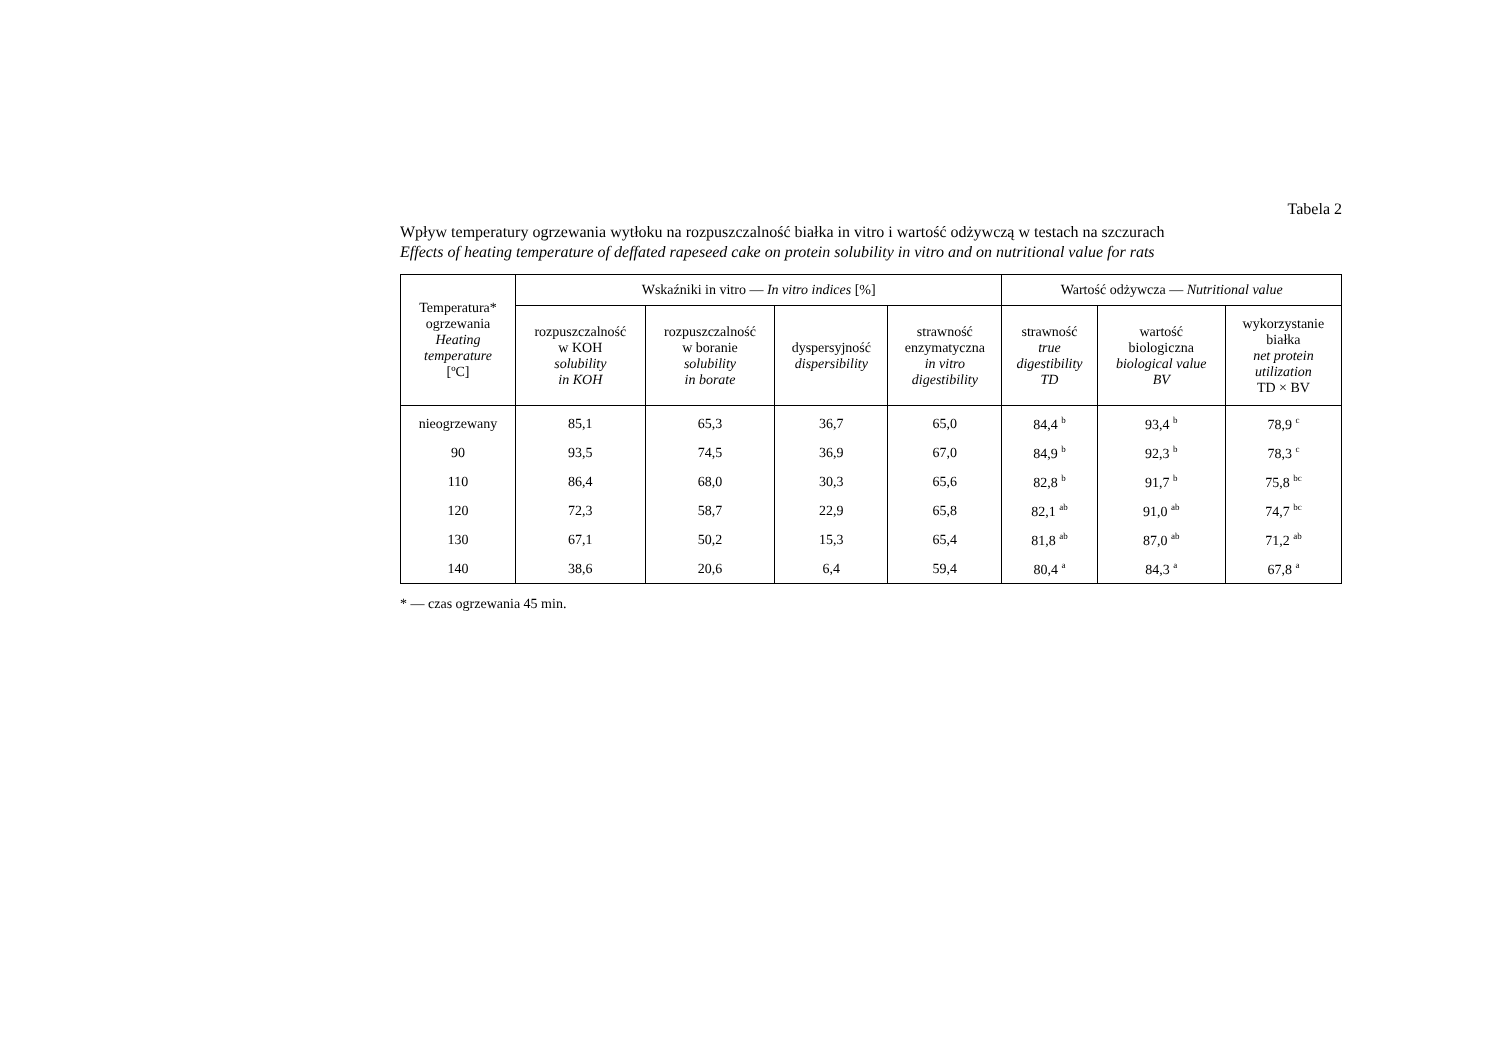Tabela 2
Wpływ temperatury ogrzewania wytłoku na rozpuszczalność białka in vitro i wartość odżywczą w testach na szczurach
Effects of heating temperature of deffated rapeseed cake on protein solubility in vitro and on nutritional value for rats
| Temperatura* ogrzewania Heating temperature [ºC] | Wskaźniki in vitro — In vitro indices [%] | | | | Wartość odżywcza — Nutritional value | | |
| --- | --- | --- | --- | --- | --- | --- | --- |
| | rozpuszczalność w KOH solubility in KOH | rozpuszczalność w boranie solubility in borate | dyspersyjność dispersibility | strawność enzymatyczna in vitro digestibility | strawność true digestibility TD | wartość biologiczna biological value BV | wykorzystanie białka net protein utilization TD × BV |
| nieogrzewany | 85,1 | 65,3 | 36,7 | 65,0 | 84,4 <sup>b</sup> | 93,4 <sup>b</sup> | 78,9 <sup>c</sup> |
| 90 | 93,5 | 74,5 | 36,9 | 67,0 | 84,9 <sup>b</sup> | 92,3 <sup>b</sup> | 78,3 <sup>c</sup> |
| 110 | 86,4 | 68,0 | 30,3 | 65,6 | 82,8 <sup>b</sup> | 91,7 <sup>b</sup> | 75,8 <sup>bc</sup> |
| 120 | 72,3 | 58,7 | 22,9 | 65,8 | 82,1 <sup>ab</sup> | 91,0 <sup>ab</sup> | 74,7 <sup>bc</sup> |
| 130 | 67,1 | 50,2 | 15,3 | 65,4 | 81,8 <sup>ab</sup> | 87,0 <sup>ab</sup> | 71,2 <sup>ab</sup> |
| 140 | 38,6 | 20,6 | 6,4 | 59,4 | 80,4 <sup>a</sup> | 84,3 <sup>a</sup> | 67,8 <sup>a</sup> |
* — czas ogrzewania 45 min.